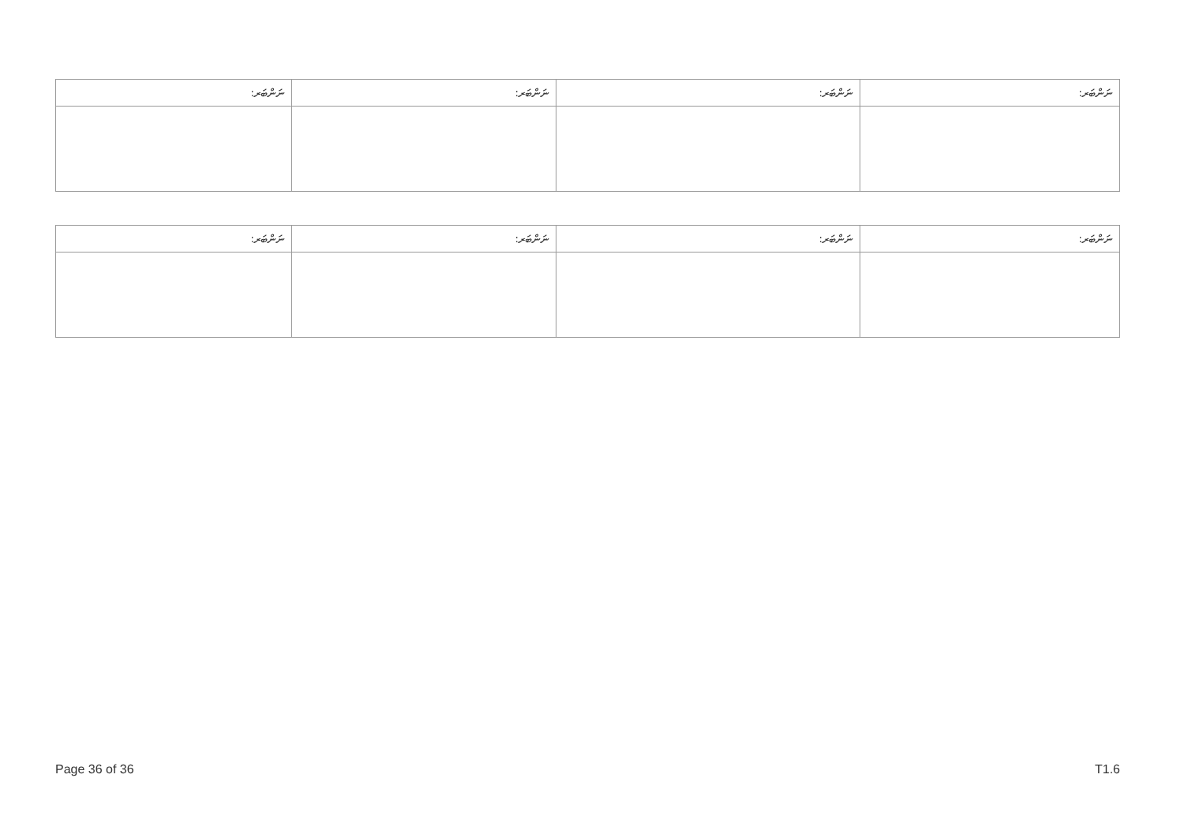| ނަންބަރ: | ނަންބަރ: | ނަންބަރ: | ނަންބަރ: |
| --- | --- | --- | --- |
| ނަންބަރ: | ނަންބަރ: | ނަންބަރ: | ނަންބަރ: |
| --- | --- | --- | --- |
Page 36 of 36 T1.6